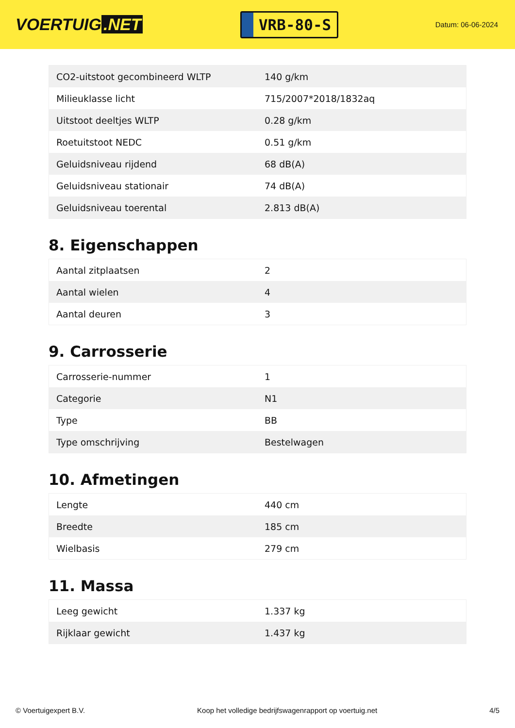VOERTUIG.NET
VRB-80-S
Datum: 06-06-2024
| CO2-uitstoot gecombineerd WLTP | 140 g/km |
| Milieuklasse licht | 715/2007*2018/1832aq |
| Uitstoot deeltjes WLTP | 0.28 g/km |
| Roetuitstoot NEDC | 0.51 g/km |
| Geluidsniveau rijdend | 68 dB(A) |
| Geluidsniveau stationair | 74 dB(A) |
| Geluidsniveau toerental | 2.813 dB(A) |
8. Eigenschappen
| Aantal zitplaatsen | 2 |
| Aantal wielen | 4 |
| Aantal deuren | 3 |
9. Carrosserie
| Carrosserie-nummer | 1 |
| Categorie | N1 |
| Type | BB |
| Type omschrijving | Bestelwagen |
10. Afmetingen
| Lengte | 440 cm |
| Breedte | 185 cm |
| Wielbasis | 279 cm |
11. Massa
| Leeg gewicht | 1.337 kg |
| Rijklaar gewicht | 1.437 kg |
© Voertuigexpert B.V. Koop het volledige bedrijfswagenrapport op voertuig.net 4/5